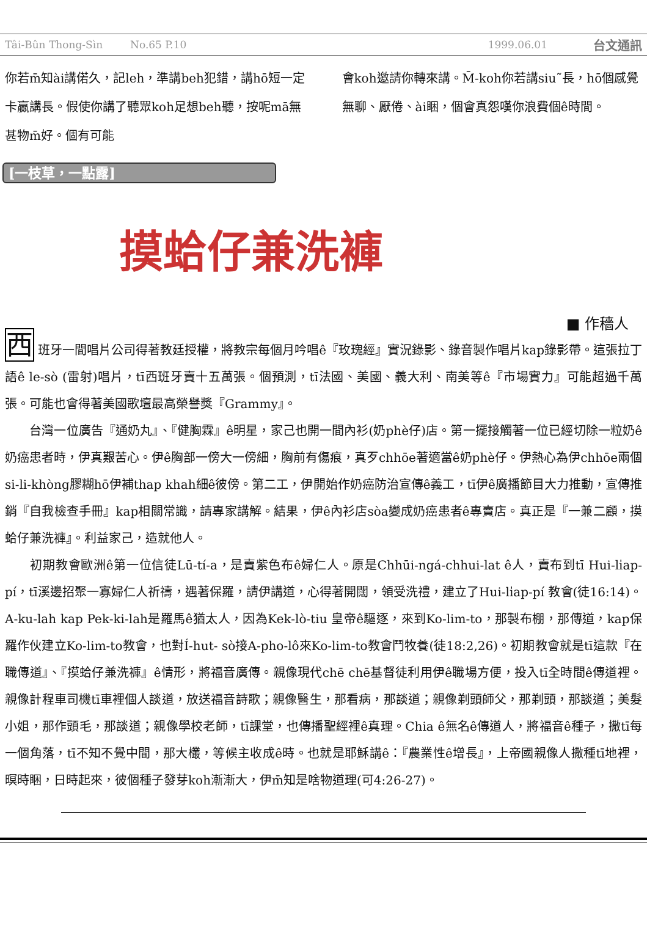Tâi-Bûn Thong-Sìn No.65 P.10 1999.06.01 台文通訊
你若m̄知ài講偌久，記leh，準講beh犯錯，講hō短一定卡贏講長。假使你講了聽眾koh足想beh聽，按呢mā無甚物m̄好。個有可能
會koh邀請你轉來講。M̄-koh你若講siu˜長，hō個感覺無聊、厭倦、ài睏，個會真怨嘆你浪費個ê時間。
[一枝草，一點露]
摸蛤仔兼洗褲
■ 作穡人
西班牙一間唱片公司得著教廷授權，將教宗每個月吟唱ê『玫瑰經』實況錄影、錄音製作唱片kap錄影帶。這張拉丁語ê le-sò (雷射)唱片，tī西班牙賣十五萬張。個預測，tī法國、美國、義大利、南美等ê『市場實力』可能超過千萬張。可能也會得著美國歌壇最高榮譽獎『Grammy』。
　　台灣一位廣告『通奶丸』、『健胸霖』ê明星，家己也開一間內衫(奶phè仔)店。第一擺接觸著一位已經切除一粒奶ê奶癌患者時，伊真艱苦心。伊ê胸部一傍大一傍細，胸前有傷痕，真歹chhōe著適當ê奶phè仔。伊熱心為伊chhōe兩個 si-li-khòng膠糊hō伊補thap khah細ê彼傍。第二工，伊開始作奶癌防治宣傳ê義工，tī伊ê廣播節目大力推動，宣傳推銷『自我檢查手冊』kap相關常識，請專家講解。結果，伊ê內衫店sòa變成奶癌患者ê專賣店。真正是『一兼二顧，摸蛤仔兼洗褲』。利益家己，造就他人。
　　初期教會歐洲ê第一位信徒Lū-tí-a，是賣紫色布ê婦仁人。原是Chhūi-ngá-chhui-lat ê人，賣布到tī Hui-li̍ap-pí，tī溪邊招聚一寡婦仁人祈禱，遇著保羅，請伊講道，心得著開闊，領受洗禮，建立了Hui-li̍ap-pí 教會(徒16:14)。A-ku-lah kap Pek-ki-lah是羅馬ê猶太人，因為Kek-lò-tiu 皇帝ê驅逐，來到Ko-lim-to，那製布棚，那傳道，kap保羅作伙建立Ko-lim-to教會，也對Í-hut- sò接A-pho-lô來Ko-lim-to教會鬥牧養(徒18:2,26)。初期教會就是tī這款『在職傳道』、『摸蛤仔兼洗褲』ê情形，將福音廣傳。親像現代chē chē基督徒利用伊ê職場方便，投入tī全時間ê傳道裡。親像計程車司機tī車裡個人談道，放送福音詩歌；親像醫生，那看病，那談道；親像剃頭師父，那剃頭，那談道；美髮小姐，那作頭毛，那談道；親像學校老師，tī課堂，也傳播聖經裡ê真理。Chia ê無名ê傳道人，將福音ê種子，撒tī每一個角落，tī不知不覺中間，那大欉，等候主收成ê時。也就是耶穌講ê：『農業性ê增長』，上帝國親像人撒種tī地裡，暝時睏，日時起來，彼個種子發芽koh漸漸大，伊m̄知是啥物道理(可4:26-27)。